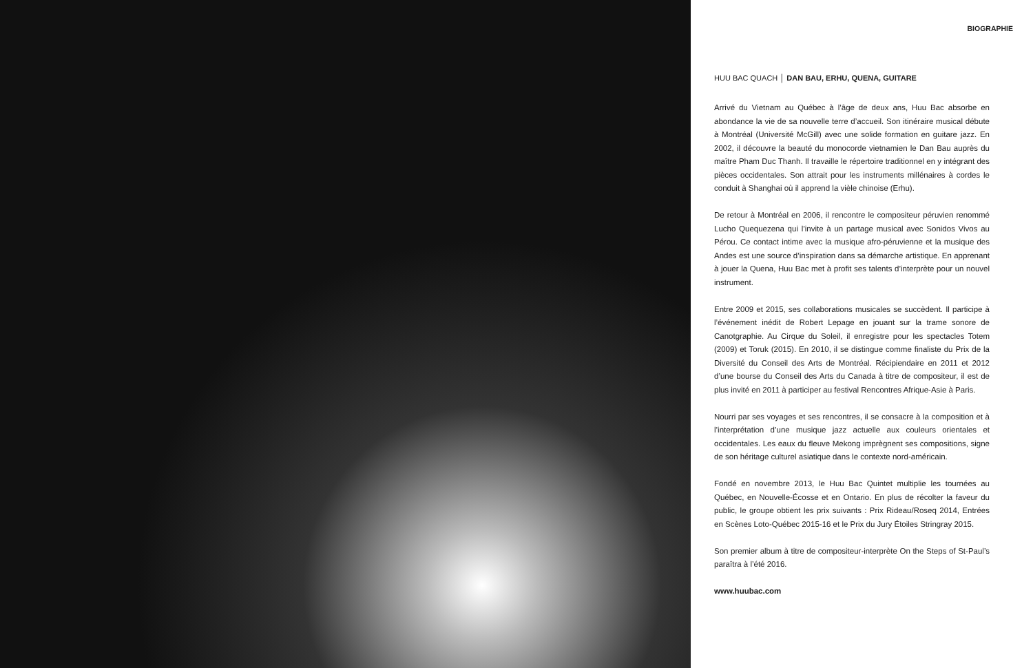BIOGRAPHIE
HUU BAC QUACH │ DAN BAU, ERHU, QUENA, GUITARE
Arrivé du Vietnam au Québec à l’âge de deux ans, Huu Bac absorbe en abondance la vie de sa nouvelle terre d’accueil. Son itinéraire musical débute à Montréal (Université McGill) avec une solide formation en guitare jazz. En 2002, il découvre la beauté du monocorde vietnamien le Dan Bau auprès du maître Pham Duc Thanh. Il travaille le répertoire traditionnel en y intégrant des pièces occidentales. Son attrait pour les instruments millénaires à cordes le conduit à Shanghai où il apprend la vièle chinoise (Erhu).
De retour à Montréal en 2006, il rencontre le compositeur péruvien renommé Lucho Quequezena qui l’invite à un partage musical avec Sonidos Vivos au Pérou. Ce contact intime avec la musique afro-péruvienne et la musique des Andes est une source d’inspiration dans sa démarche artistique. En apprenant à jouer la Quena, Huu Bac met à profit ses talents d’interprète pour un nouvel instrument.
Entre 2009 et 2015, ses collaborations musicales se succèdent. Il participe à l’événement inédit de Robert Lepage en jouant sur la trame sonore de Canotgraphie. Au Cirque du Soleil, il enregistre pour les spectacles Totem (2009) et Toruk (2015). En 2010, il se distingue comme finaliste du Prix de la Diversité du Conseil des Arts de Montréal. Récipiendaire en 2011 et 2012 d’une bourse du Conseil des Arts du Canada à titre de compositeur, il est de plus invité en 2011 à participer au festival Rencontres Afrique-Asie à Paris.
Nourri par ses voyages et ses rencontres, il se consacre à la composition et à l’interprétation d’une musique jazz actuelle aux couleurs orientales et occidentales. Les eaux du fleuve Mekong imprègnent ses compositions, signe de son héritage culturel asiatique dans le contexte nord-américain.
Fondé en novembre 2013, le Huu Bac Quintet multiplie les tournées au Québec, en Nouvelle-Écosse et en Ontario. En plus de récolter la faveur du public, le groupe obtient les prix suivants : Prix Rideau/Roseq 2014, Entrées en Scènes Loto-Québec 2015-16 et le Prix du Jury Étoiles Stringray 2015.
Son premier album à titre de compositeur-interprète On the Steps of St-Paul’s paraîtra à l’été 2016.
www.huubac.com